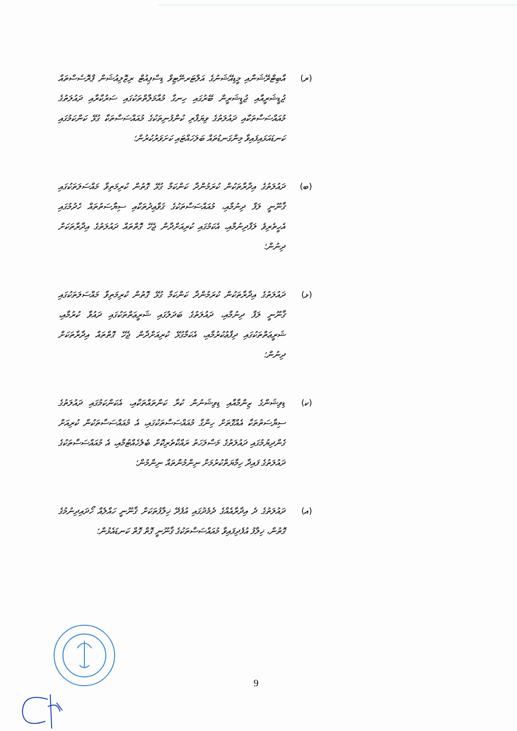(ރ) އާބިޓްރޭޝަނާއި މީޑިއޭޝަނުގެ އަލްޓަރނޭޓިވް ޑިސްޕިއުޓް ރިޒޮލިއުޝަން ޕްރޮސެސްތައް ޖުޑީޝަރީއާއި ޖުޑީޝަރީން ބޭރުގައި ހިނގާ މުއާމަލާތްތަކުގައި ސަރުކާރާއި ދައުލަތުގެ މުއައްސަސާތަކާއި ދައުލަތުގެ ވިޔަފާރި ކުންފުނިތަކުގެ މުއައްސަސާތަކާ ގުޅޭ ކަންކަމުގައި ކަނޑައަޅައިފައިވާ މިންގަނޑުތައް ބަލަހައްޓައި ކަށަވަރުކުރުން؛
(ބ) ދައުލަތުގެ އިދާރާތަކުން ކުރަމުންދާ ކަންކަމާ ގުޅޭ ގޮތުން ކުރިމަތިވާ މައްސަލަތަކުގައި ޤާނޫނީ ލަފާ ދިނުމާއި، މުއައްސަސާތަކުގެ ޤަވާޢިދުތަކާއި ސިޔާސަތުތައް ހެދުމުގައި އެހީތެރިވެ ލަފާދިނުމާއި، އެކަމުގައި ކުރިއަށްދާން ޖެހޭ ގޮތްތައް ދައުލަތުގެ އިދާރާތަކަށް ދިނުން؛
(ޅ) ދައުލަތުގެ އިދާރާތަކުން ކުރަމުންދާ ކަންކަމާ ގުޅޭ ގޮތުން ކުރިމަތިވާ މައްސަލަތަކުގައި ޤާނޫނީ ލަފާ ދިނުމާއި، ދައުލަތުގެ ބަދަލުގައި ޝަރީޢަތްތަކުގައި ދައުވާ ކުރުމާއި، ޝަރީޢަތްތަކުގައި ދިފާޢުކުރުމާއި، އެކަމާގުޅޭ ކުރިއަށްދާން ޖެހޭ ގޮތްތައް އިދާރާތަކަށް ދިނުން؛
(ކ) ޑިވިޝަންގެ ޒިންމާއާއި ޑިވިޝަނުން ކުރާ ކަންތައްތަކާއި، އެކަންކަމުގައި ދައުލަތުގެ ސިޔާސަތުތަކާ އެއްގޮތަށް ހިންގާ މުއައްސަސާތަކުގައި، އެ މުއައްސަސާތަކުން ކުރިއަށް ގެންދިޔުމުގައި ދައުލަތުގެ މަސްލަހަތު ރައްކާތެރިކޮށް ބެލެހެއްޓުމާއި، އެ މުއައްސަސާތަކުގެ ދައުލަތުގެ ފައިދާ ހިމާޔަތްކުރުމަށް ނިންމުންތައް ނިންމުން؛
(އ) ދައުލަތުގެ ދެ އިދާރާއެއްގެ ދެމެދުގައި އުފެދޭ ޚިލާފުތަކަށް ޤާނޫނީ ހައްލެއް ހޯދައިދިނުމުގެ ގޮތުން، ޚިލާފު އުފެދިފައިވާ މުއައްސަސާތަކުގެ ޤާނޫނީ ގޮތް ގޮތް ކަނޑައެޅުން؛
9